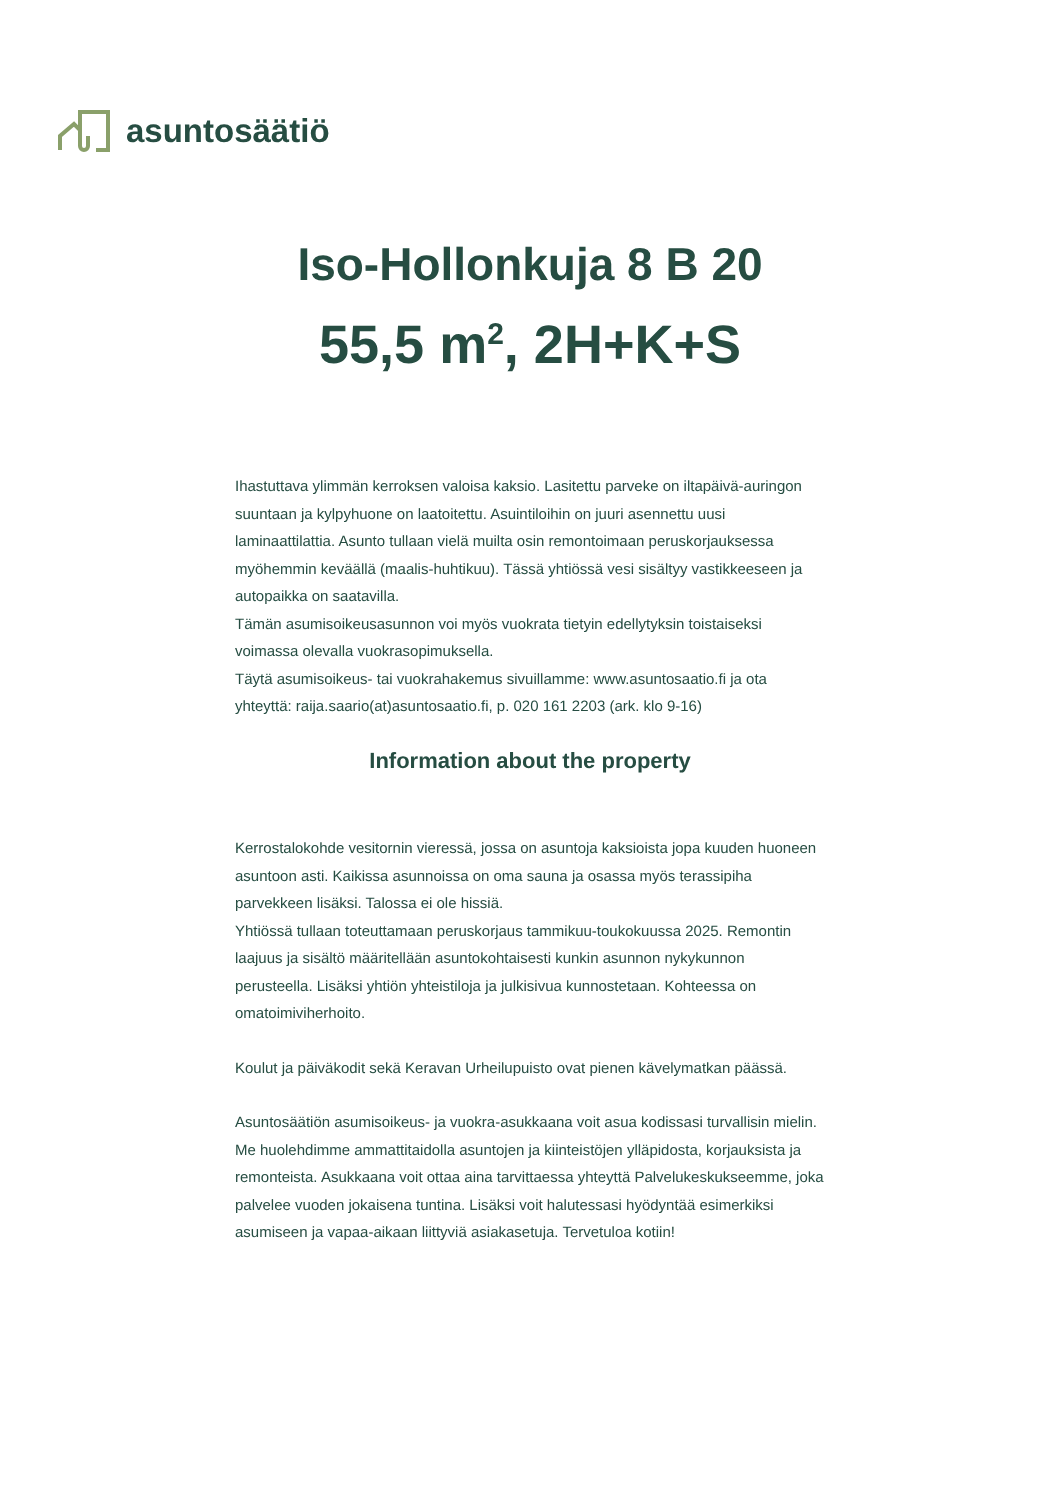asuntosäätiö
Iso-Hollonkuja 8 B 20
55,5 m<sup>2</sup>, 2H+K+S
Ihastuttava ylimmän kerroksen valoisa kaksio. Lasitettu parveke on iltapäivä-auringon suuntaan ja kylpyhuone on laatoitettu. Asuintiloihin on juuri asennettu uusi laminaattilattia. Asunto tullaan vielä muilta osin remontoimaan peruskorjauksessa myöhemmin keväällä (maalis-huhtikuu). Tässä yhtiössä vesi sisältyy vastikkeeseen ja autopaikka on saatavilla.
Tämän asumisoikeusasunnon voi myös vuokrata tietyin edellytyksin toistaiseksi voimassa olevalla vuokrasopimuksella.
Täytä asumisoikeus- tai vuokrahakemus sivuillamme: www.asuntosaatio.fi ja ota yhteyttä: raija.saario(at)asuntosaatio.fi, p. 020 161 2203 (ark. klo 9-16)
Information about the property
Kerrostalokohde vesitornin vieressä, jossa on asuntoja kaksioista jopa kuuden huoneen asuntoon asti. Kaikissa asunnoissa on oma sauna ja osassa myös terassipiha parvekkeen lisäksi. Talossa ei ole hissiä.
Yhtiössä tullaan toteuttamaan peruskorjaus tammikuu-toukokuussa 2025. Remontin laajuus ja sisältö määritellään asuntokohtaisesti kunkin asunnon nykykunnon perusteella. Lisäksi yhtiön yhteistiloja ja julkisivua kunnostetaan. Kohteessa on omatoimiviherhoito.
Koulut ja päiväkodit sekä Keravan Urheilupuisto ovat pienen kävelymatkan päässä.
Asuntosäätiön asumisoikeus- ja vuokra-asukkaana voit asua kodissasi turvallisin mielin. Me huolehdimme ammattitaidolla asuntojen ja kiinteistöjen ylläpidosta, korjauksista ja remonteista. Asukkaana voit ottaa aina tarvittaessa yhteyttä Palvelukeskukseemme, joka palvelee vuoden jokaisena tuntina. Lisäksi voit halutessasi hyödyntää esimerkiksi asumiseen ja vapaa-aikaan liittyviä asiakasetuja. Tervetuloa kotiin!